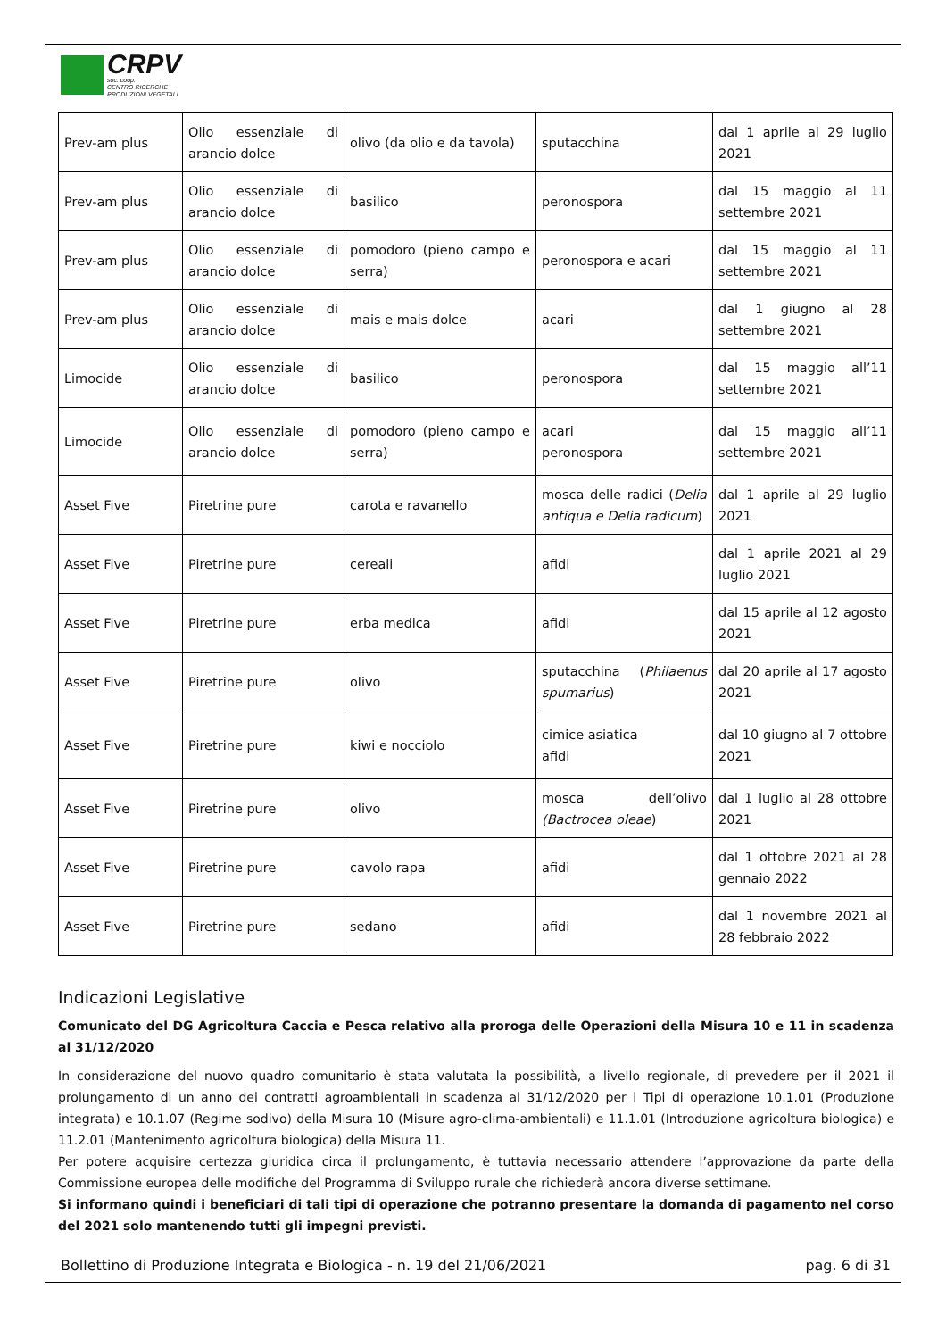CRPV
soc. coop.
CENTRO RICERCHE
PRODUZIONI VEGETALI
| Prev-am plus | Olio essenziale di arancio dolce | olivo (da olio e da tavola) | sputacchina | dal 1 aprile al 29 luglio 2021 |
| Prev-am plus | Olio essenziale di arancio dolce | basilico | peronospora | dal 15 maggio al 11 settembre 2021 |
| Prev-am plus | Olio essenziale di arancio dolce | pomodoro (pieno campo e serra) | peronospora e acari | dal 15 maggio al 11 settembre 2021 |
| Prev-am plus | Olio essenziale di arancio dolce | mais e mais dolce | acari | dal 1 giugno al 28 settembre 2021 |
| Limocide | Olio essenziale di arancio dolce | basilico | peronospora | dal 15 maggio all’11 settembre 2021 |
| Limocide | Olio essenziale di arancio dolce | pomodoro (pieno campo e serra) | acari peronospora | dal 15 maggio all’11 settembre 2021 |
| Asset Five | Piretrine pure | carota e ravanello | mosca delle radici ( Delia antiqua e Delia radicum ) | dal 1 aprile al 29 luglio 2021 |
| Asset Five | Piretrine pure | cereali | afidi | dal 1 aprile 2021 al 29 luglio 2021 |
| Asset Five | Piretrine pure | erba medica | afidi | dal 15 aprile al 12 agosto 2021 |
| Asset Five | Piretrine pure | olivo | sputacchina ( Philaenus spumarius ) | dal 20 aprile al 17 agosto 2021 |
| Asset Five | Piretrine pure | kiwi e nocciolo | cimice asiatica afidi | dal 10 giugno al 7 ottobre 2021 |
| Asset Five | Piretrine pure | olivo | mosca dell’olivo (Bactrocea oleae ) | dal 1 luglio al 28 ottobre 2021 |
| Asset Five | Piretrine pure | cavolo rapa | afidi | dal 1 ottobre 2021 al 28 gennaio 2022 |
| Asset Five | Piretrine pure | sedano | afidi | dal 1 novembre 2021 al 28 febbraio 2022 |
Indicazioni Legislative
Comunicato del DG Agricoltura Caccia e Pesca relativo alla proroga delle Operazioni della Misura 10 e 11 in scadenza al 31/12/2020
In considerazione del nuovo quadro comunitario è stata valutata la possibilità, a livello regionale, di prevedere per il 2021 il prolungamento di un anno dei contratti agroambientali in scadenza al 31/12/2020 per i Tipi di operazione 10.1.01 (Produzione integrata) e 10.1.07 (Regime sodivo) della Misura 10 (Misure agro-clima-ambientali) e 11.1.01 (Introduzione agricoltura biologica) e 11.2.01 (Mantenimento agricoltura biologica) della Misura 11.
Per potere acquisire certezza giuridica circa il prolungamento, è tuttavia necessario attendere l’approvazione da parte della Commissione europea delle modifiche del Programma di Sviluppo rurale che richiederà ancora diverse settimane.
Si informano quindi i beneficiari di tali tipi di operazione che potranno presentare la domanda di pagamento nel corso del 2021 solo mantenendo tutti gli impegni previsti.
Bollettino di Produzione Integrata e Biologica - n. 19 del 21/06/2021 pag. 6 di 31